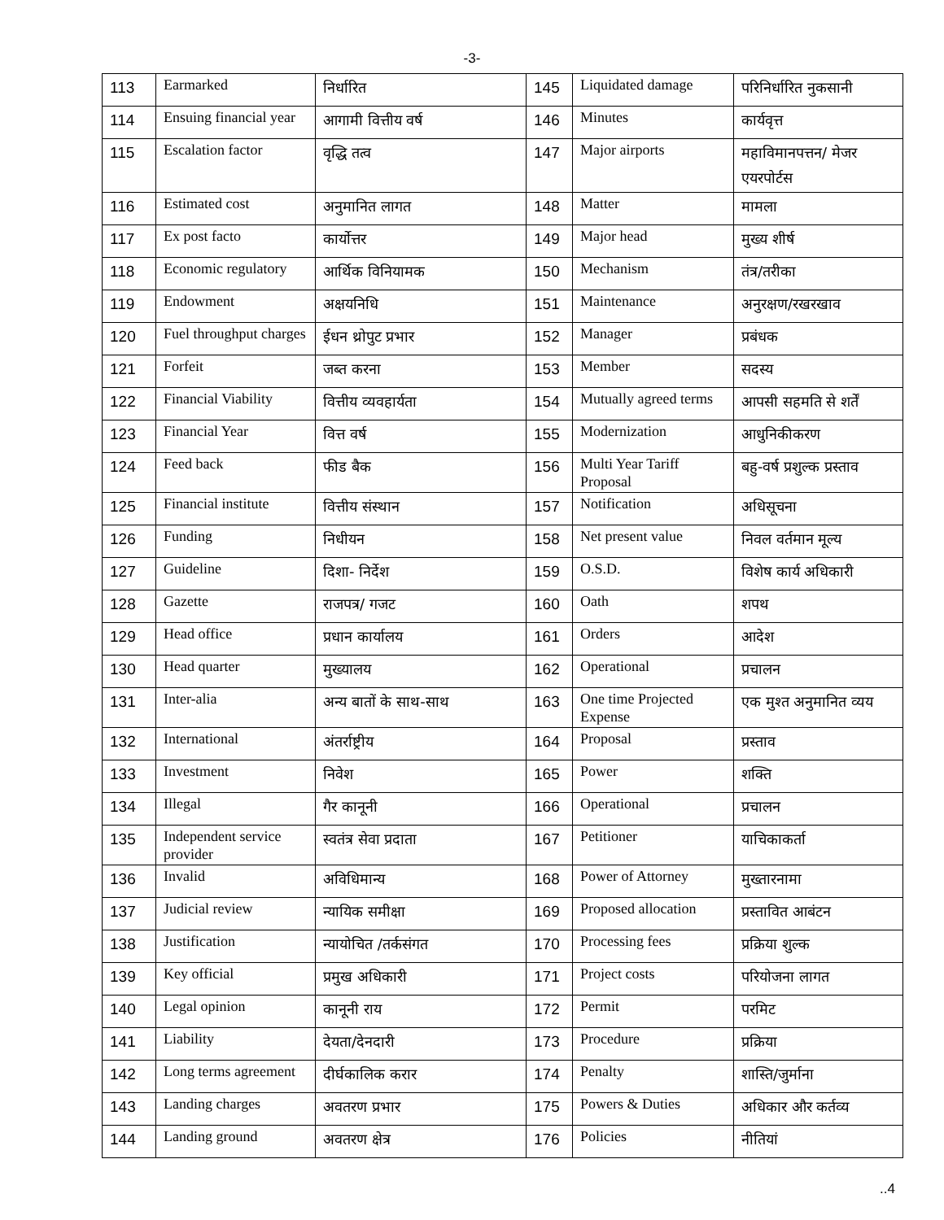-3-
| 113 | Earmarked | निर्धारित | 145 | Liquidated damage | परिनिर्धारित नुकसानी |
| 114 | Ensuing financial year | आगामी वित्तीय वर्ष | 146 | Minutes | कार्यवृत्त |
| 115 | Escalation factor | वृद्धि तत्व | 147 | Major airports | महाविमानपत्तन/ मेजर एयरपोर्टस |
| 116 | Estimated cost | अनुमानित लागत | 148 | Matter | मामला |
| 117 | Ex post facto | कार्योत्तर | 149 | Major head | मुख्य शीर्ष |
| 118 | Economic regulatory | आर्थिक विनियामक | 150 | Mechanism | तंत्र/तरीका |
| 119 | Endowment | अक्षयनिधि | 151 | Maintenance | अनुरक्षण/रखरखाव |
| 120 | Fuel throughput charges | ईधन थ्रोपुट प्रभार | 152 | Manager | प्रबंधक |
| 121 | Forfeit | जब्त करना | 153 | Member | सदस्य |
| 122 | Financial Viability | वित्तीय व्यवहार्यता | 154 | Mutually agreed terms | आपसी सहमति से शर्तें |
| 123 | Financial Year | वित्त वर्ष | 155 | Modernization | आधुनिकीकरण |
| 124 | Feed back | फीड बैक | 156 | Multi Year Tariff Proposal | बहु-वर्ष प्रशुल्क प्रस्ताव |
| 125 | Financial institute | वित्तीय संस्थान | 157 | Notification | अधिसूचना |
| 126 | Funding | निधीयन | 158 | Net present value | निवल वर्तमान मूल्य |
| 127 | Guideline | दिशा- निर्देश | 159 | O.S.D. | विशेष कार्य अधिकारी |
| 128 | Gazette | राजपत्र/ गजट | 160 | Oath | शपथ |
| 129 | Head office | प्रधान कार्यालय | 161 | Orders | आदेश |
| 130 | Head quarter | मुख्यालय | 162 | Operational | प्रचालन |
| 131 | Inter-alia | अन्य बातों के साथ-साथ | 163 | One time Projected Expense | एक मुश्त अनुमानित व्यय |
| 132 | International | अंतर्राष्ट्रीय | 164 | Proposal | प्रस्ताव |
| 133 | Investment | निवेश | 165 | Power | शक्ति |
| 134 | Illegal | गैर कानूनी | 166 | Operational | प्रचालन |
| 135 | Independent service provider | स्वतंत्र सेवा प्रदाता | 167 | Petitioner | याचिकाकर्ता |
| 136 | Invalid | अविधिमान्य | 168 | Power of Attorney | मुख्तारनामा |
| 137 | Judicial review | न्यायिक समीक्षा | 169 | Proposed allocation | प्रस्तावित आबंटन |
| 138 | Justification | न्यायोचित /तर्कसंगत | 170 | Processing fees | प्रक्रिया शुल्क |
| 139 | Key official | प्रमुख अधिकारी | 171 | Project costs | परियोजना लागत |
| 140 | Legal opinion | कानूनी राय | 172 | Permit | परमिट |
| 141 | Liability | देयता/देनदारी | 173 | Procedure | प्रक्रिया |
| 142 | Long terms agreement | दीर्घकालिक करार | 174 | Penalty | शास्ति/जुर्माना |
| 143 | Landing charges | अवतरण प्रभार | 175 | Powers & Duties | अधिकार और कर्तव्य |
| 144 | Landing ground | अवतरण क्षेत्र | 176 | Policies | नीतियां |
..4